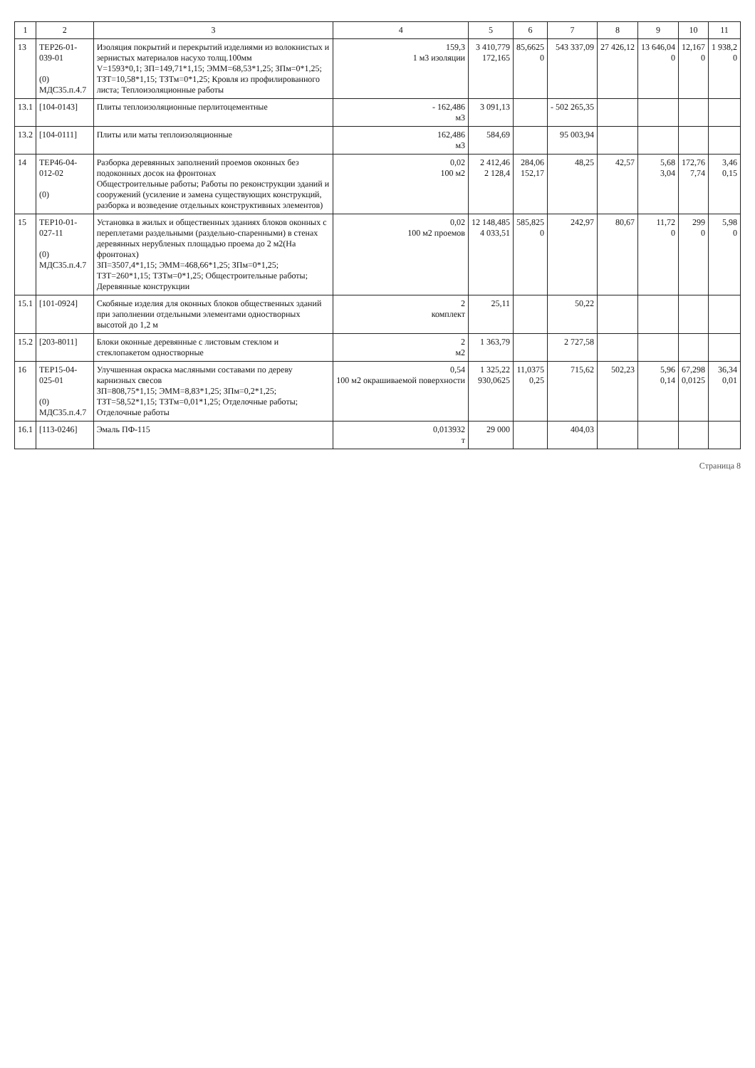| 1 | 2 | 3 | 4 | 5 | 6 | 7 | 8 | 9 | 10 | 11 |
| --- | --- | --- | --- | --- | --- | --- | --- | --- | --- | --- |
| 13 | ТЕР26-01-039-01 (0) МДС35.п.4.7 | Изоляция покрытий и перекрытий изделиями из волокнистых и зернистых материалов насухо толщ.100мм V=1593*0,1; ЗП=149,71*1,15; ЭММ=68,53*1,25; ЗПм=0*1,25; ТЗТ=10,58*1,15; ТЗТм=0*1,25; Кровля из профилированного листа; Теплоизоляционные работы | 159,3 1 м3 изоляции | 3 410,779 172,165 | 85,6625 0 | 543 337,09 | 27 426,12 | 13 646,04 0 | 12,167 0 | 1 938,2 0 |
| 13.1 | [104-0143] | Плиты теплоизоляционные перлитоцементные | - 162,486 м3 | 3 091,13 | | - 502 265,35 | | | | |
| 13.2 | [104-0111] | Плиты или маты теплоизоляционные | 162,486 м3 | 584,69 | | 95 003,94 | | | | |
| 14 | ТЕР46-04-012-02 (0) | Разборка деревянных заполнений проемов оконных без подоконных досок на фронтонах Общестроительные работы; Работы по реконструкции зданий и сооружений (усиление и замена существующих конструкций, разборка и возведение отдельных конструктивных элементов) | 0,02 100 м2 | 2 412,46 2 128,4 | 284,06 152,17 | 48,25 | 42,57 | 5,68 3,04 | 172,76 7,74 | 3,46 0,15 |
| 15 | ТЕР10-01-027-11 (0) МДС35.п.4.7 | Установка в жилых и общественных зданиях блоков оконных с переплетами раздельными (раздельно-спаренными) в стенах деревянных нерубленых площадью проема до 2 м2(На фронтонах) ЗП=3507,4*1,15; ЭММ=468,66*1,25; ЗПм=0*1,25; ТЗТ=260*1,15; ТЗТм=0*1,25; Общестроительные работы; Деревянные конструкции | 0,02 100 м2 проемов | 12 148,485 4 033,51 | 585,825 0 | 242,97 | 80,67 | 11,72 0 | 299 0 | 5,98 0 |
| 15.1 | [101-0924] | Скобяные изделия для оконных блоков общественных зданий при заполнении отдельными элементами одностворных высотой до 1,2 м | 2 комплект | 25,11 | | 50,22 | | | | |
| 15.2 | [203-8011] | Блоки оконные деревянные с листовым стеклом и стеклопакетом одностворные | 2 м2 | 1 363,79 | | 2 727,58 | | | | |
| 16 | ТЕР15-04-025-01 (0) МДС35.п.4.7 | Улучшенная окраска масляными составами по дереву карнизных свесов ЗП=808,75*1,15; ЭММ=8,83*1,25; ЗПм=0,2*1,25; ТЗТ=58,52*1,15; ТЗТм=0,01*1,25; Отделочные работы; Отделочные работы | 0,54 100 м2 окрашиваемой поверхности | 1 325,22 930,0625 | 11,0375 0,25 | 715,62 | 502,23 | 5,96 0,14 | 67,298 0,0125 | 36,34 0,01 |
| 16.1 | [113-0246] | Эмаль ПФ-115 | 0,013932 т | 29 000 | | 404,03 | | | | |
Страница 8